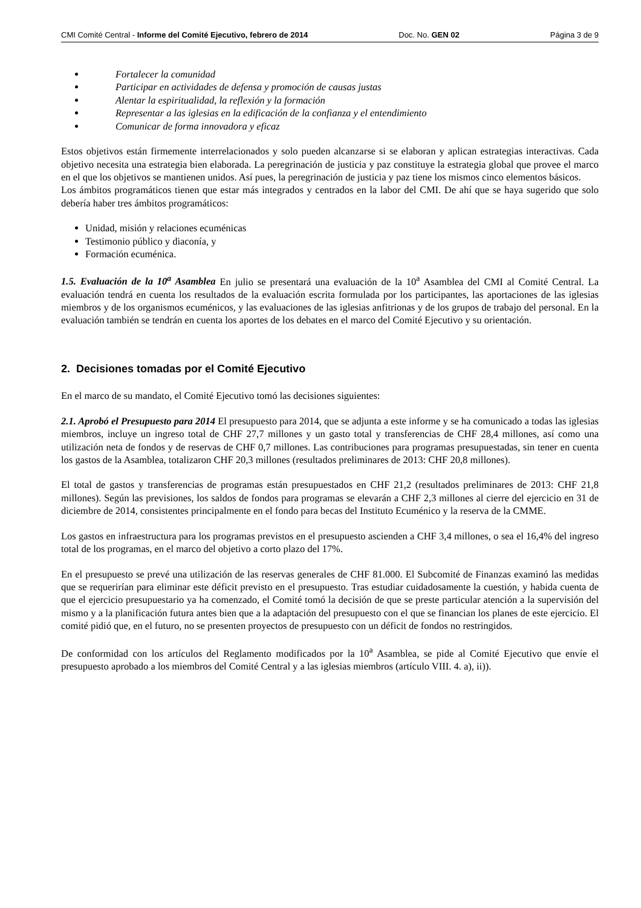CMI Comité Central - Informe del Comité Ejecutivo, febrero de 2014 Doc. No. GEN 02 Página 3 de 9
Fortalecer la comunidad
Participar en actividades de defensa y promoción de causas justas
Alentar la espiritualidad, la reflexión y la formación
Representar a las iglesias en la edificación de la confianza y el entendimiento
Comunicar de forma innovadora y eficaz
Estos objetivos están firmemente interrelacionados y solo pueden alcanzarse si se elaboran y aplican estrategias interactivas. Cada objetivo necesita una estrategia bien elaborada. La peregrinación de justicia y paz constituye la estrategia global que provee el marco en el que los objetivos se mantienen unidos. Así pues, la peregrinación de justicia y paz tiene los mismos cinco elementos básicos.
Los ámbitos programáticos tienen que estar más integrados y centrados en la labor del CMI. De ahí que se haya sugerido que solo debería haber tres ámbitos programáticos:
Unidad, misión y relaciones ecuménicas
Testimonio público y diaconía, y
Formación ecuménica.
1.5. Evaluación de la 10<sup>a</sup> Asamblea En julio se presentará una evaluación de la 10<sup>a</sup> Asamblea del CMI al Comité Central. La evaluación tendrá en cuenta los resultados de la evaluación escrita formulada por los participantes, las aportaciones de las iglesias miembros y de los organismos ecuménicos, y las evaluaciones de las iglesias anfitrionas y de los grupos de trabajo del personal. En la evaluación también se tendrán en cuenta los aportes de los debates en el marco del Comité Ejecutivo y su orientación.
2. Decisiones tomadas por el Comité Ejecutivo
En el marco de su mandato, el Comité Ejecutivo tomó las decisiones siguientes:
2.1. Aprobó el Presupuesto para 2014 El presupuesto para 2014, que se adjunta a este informe y se ha comunicado a todas las iglesias miembros, incluye un ingreso total de CHF 27,7 millones y un gasto total y transferencias de CHF 28,4 millones, así como una utilización neta de fondos y de reservas de CHF 0,7 millones. Las contribuciones para programas presupuestadas, sin tener en cuenta los gastos de la Asamblea, totalizaron CHF 20,3 millones (resultados preliminares de 2013: CHF 20,8 millones).
El total de gastos y transferencias de programas están presupuestados en CHF 21,2 (resultados preliminares de 2013: CHF 21,8 millones). Según las previsiones, los saldos de fondos para programas se elevarán a CHF 2,3 millones al cierre del ejercicio en 31 de diciembre de 2014, consistentes principalmente en el fondo para becas del Instituto Ecuménico y la reserva de la CMME.
Los gastos en infraestructura para los programas previstos en el presupuesto ascienden a CHF 3,4 millones, o sea el 16,4% del ingreso total de los programas, en el marco del objetivo a corto plazo del 17%.
En el presupuesto se prevé una utilización de las reservas generales de CHF 81.000. El Subcomité de Finanzas examinó las medidas que se requerirían para eliminar este déficit previsto en el presupuesto. Tras estudiar cuidadosamente la cuestión, y habida cuenta de que el ejercicio presupuestario ya ha comenzado, el Comité tomó la decisión de que se preste particular atención a la supervisión del mismo y a la planificación futura antes bien que a la adaptación del presupuesto con el que se financian los planes de este ejercicio. El comité pidió que, en el futuro, no se presenten proyectos de presupuesto con un déficit de fondos no restringidos.
De conformidad con los artículos del Reglamento modificados por la 10<sup>a</sup> Asamblea, se pide al Comité Ejecutivo que envíe el presupuesto aprobado a los miembros del Comité Central y a las iglesias miembros (artículo VIII. 4. a), ii)).